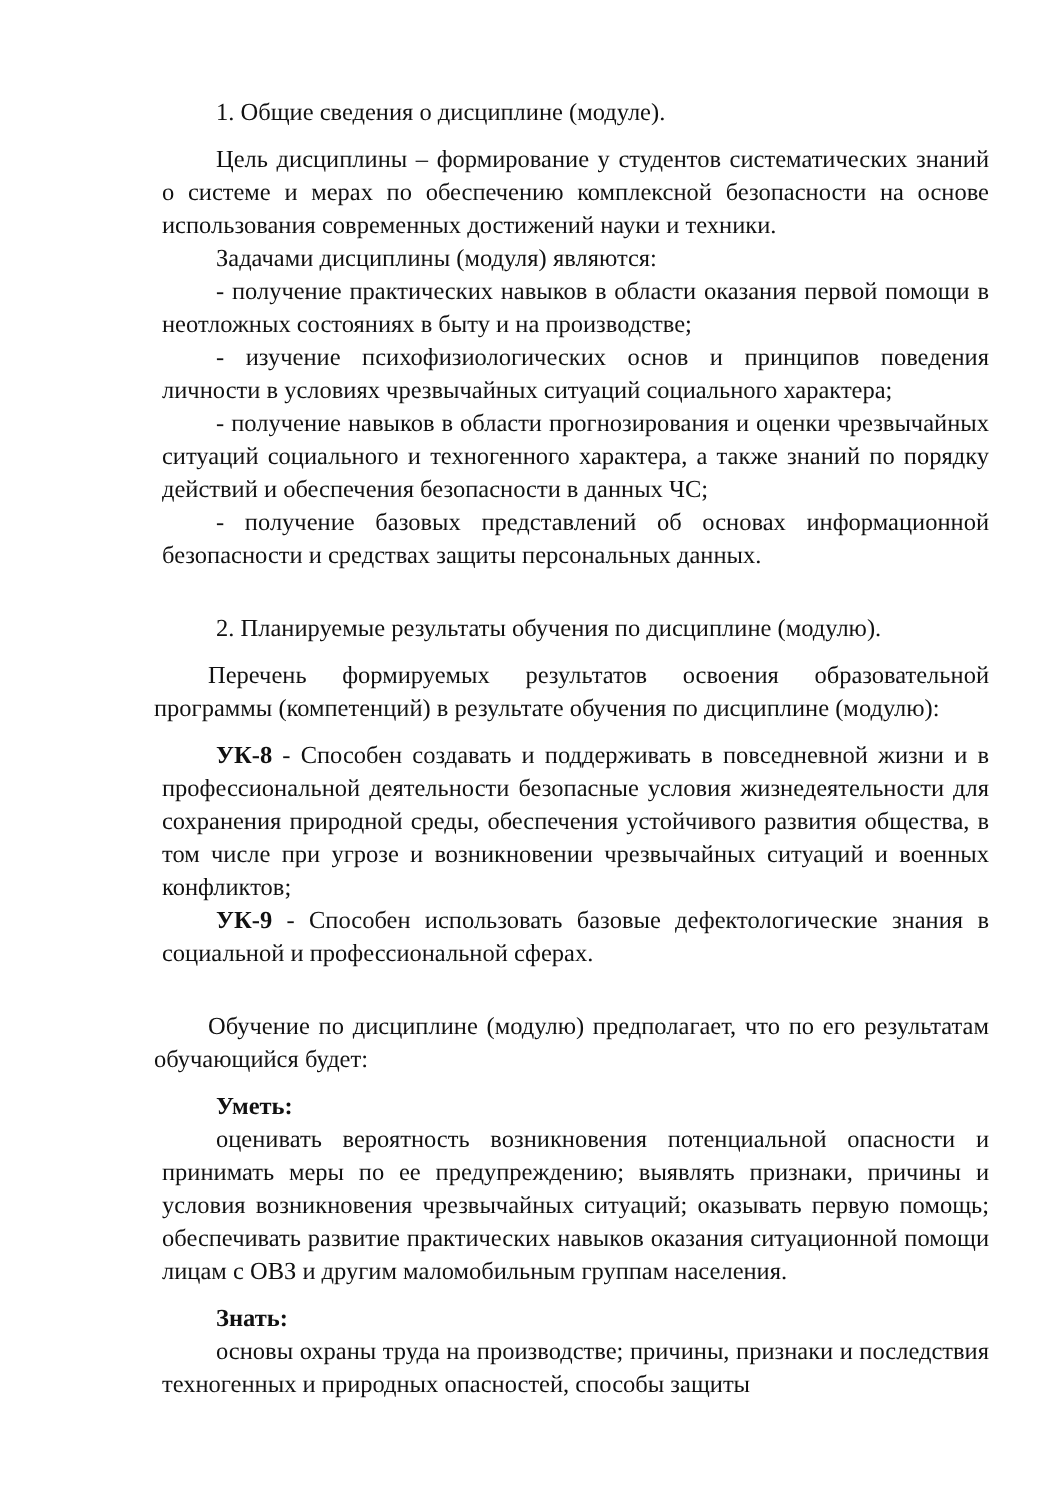1. Общие сведения о дисциплине (модуле).
Цель дисциплины – формирование у студентов систематических знаний о системе и мерах по обеспечению комплексной безопасности на основе использования современных достижений науки и техники.
Задачами дисциплины (модуля) являются:
- получение практических навыков в области оказания первой помощи в неотложных состояниях в быту и на производстве;
- изучение психофизиологических основ и принципов поведения личности в условиях чрезвычайных ситуаций социального характера;
- получение навыков в области прогнозирования и оценки чрезвычайных ситуаций социального и техногенного характера, а также знаний по порядку действий и обеспечения безопасности в данных ЧС;
- получение базовых представлений об основах информационной безопасности и средствах защиты персональных данных.
2. Планируемые результаты обучения по дисциплине (модулю).
Перечень формируемых результатов освоения образовательной программы (компетенций) в результате обучения по дисциплине (модулю):
УК-8 - Способен создавать и поддерживать в повседневной жизни и в профессиональной деятельности безопасные условия жизнедеятельности для сохранения природной среды, обеспечения устойчивого развития общества, в том числе при угрозе и возникновении чрезвычайных ситуаций и военных конфликтов;
УК-9 - Способен использовать базовые дефектологические знания в социальной и профессиональной сферах.
Обучение по дисциплине (модулю) предполагает, что по его результатам обучающийся будет:
Уметь:
оценивать вероятность возникновения потенциальной опасности и принимать меры по ее предупреждению; выявлять признаки, причины и условия возникновения чрезвычайных ситуаций; оказывать первую помощь; обеспечивать развитие практических навыков оказания ситуационной помощи лицам с ОВЗ и другим маломобильным группам населения.
Знать:
основы охраны труда на производстве; причины, признаки и последствия техногенных и природных опасностей, способы защиты